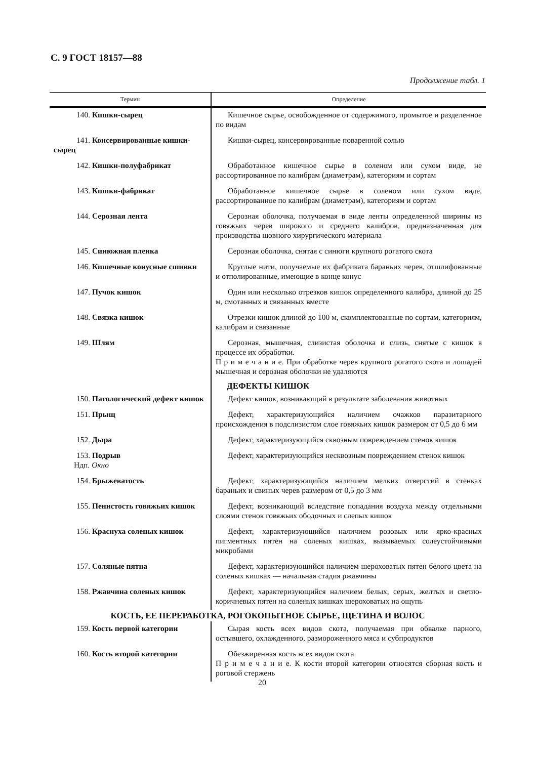С. 9 ГОСТ 18157—88
Продолжение табл. 1
| Термин | Определение |
| --- | --- |
| 140. Кишки-сырец | Кишечное сырье, освобожденное от содержимого, промытое и разделенное по видам |
| 141. Консервированные кишки-сырец | Кишки-сырец, консервированные поваренной солью |
| 142. Кишки-полуфабрикат | Обработанное кишечное сырье в соленом или сухом виде, не рассортированное по калибрам (диаметрам), категориям и сортам |
| 143. Кишки-фабрикат | Обработанное кишечное сырье в соленом или сухом виде, рассортированное по калибрам (диаметрам), категориям и сортам |
| 144. Серозная лента | Серозная оболочка, получаемая в виде ленты определенной ширины из говяжьих черев широкого и среднего калибров, предназначенная для производства шовного хирургического материала |
| 145. Синюжная пленка | Серозная оболочка, снятая с синюги крупного рогатого скота |
| 146. Кишечные конусные сшивки | Круглые нити, получаемые их фабриката бараньих черев, отшлифованные и отполированные, имеющие в конце конус |
| 147. Пучок кишок | Один или несколько отрезков кишок определенного калибра, длиной до 25 м, смотанных и связанных вместе |
| 148. Связка кишок | Отрезки кишок длиной до 100 м, скомплектованные по сортам, категориям, калибрам и связанные |
| 149. Шлям | Серозная, мышечная, слизистая оболочка и слизь, снятые с кишок в процессе их обработки. П р и м е ч а н и е. При обработке черев крупного рогатого скота и лошадей мышечная и серозная оболочки не удаляются |
| | ДЕФЕКТЫ КИШОК |
| 150. Патологический дефект кишок | Дефект кишок, возникающий в результате заболевания животных |
| 151. Прыщ | Дефект, характеризующийся наличием очажков паразитарного происхождения в подслизистом слое говяжьих кишок размером от 0,5 до 6 мм |
| 152. Дыра | Дефект, характеризующийся сквозным повреждением стенок кишок |
| 153. Подрыв Ндп. Окно | Дефект, характеризующийся несквозным повреждением стенок кишок |
| 154. Брыжеватость | Дефект, характеризующийся наличием мелких отверстий в стенках бараньих и свиных черев размером от 0,5 до 3 мм |
| 155. Пенистость говяжьих кишок | Дефект, возникающий вследствие попадания воздуха между отдельными слоями стенок говяжьих ободочных и слепых кишок |
| 156. Краснуха соленых кишок | Дефект, характеризующийся наличием розовых или ярко-красных пигментных пятен на соленых кишках, вызываемых солеустойчивыми микробами |
| 157. Соляные пятна | Дефект, характеризующийся наличием шероховатых пятен белого цвета на соленых кишках — начальная стадия ржавчины |
| 158. Ржавчина соленых кишок | Дефект, характеризующийся наличием белых, серых, желтых и светло-коричневых пятен на соленых кишках шероховатых на ощупь |
| КОСТЬ, ЕЕ ПЕРЕРАБОТКА, РОГОКОПЫТНОЕ СЫРЬЕ, ЩЕТИНА И ВОЛОС | |
| 159. Кость первой категории | Сырая кость всех видов скота, получаемая при обвалке парного, остывшего, охлажденного, размороженного мяса и субпродуктов |
| 160. Кость второй категории | Обезжиренная кость всех видов скота. П р и м е ч а н и е. К кости второй категории относятся сборная кость и роговой стержень |
20